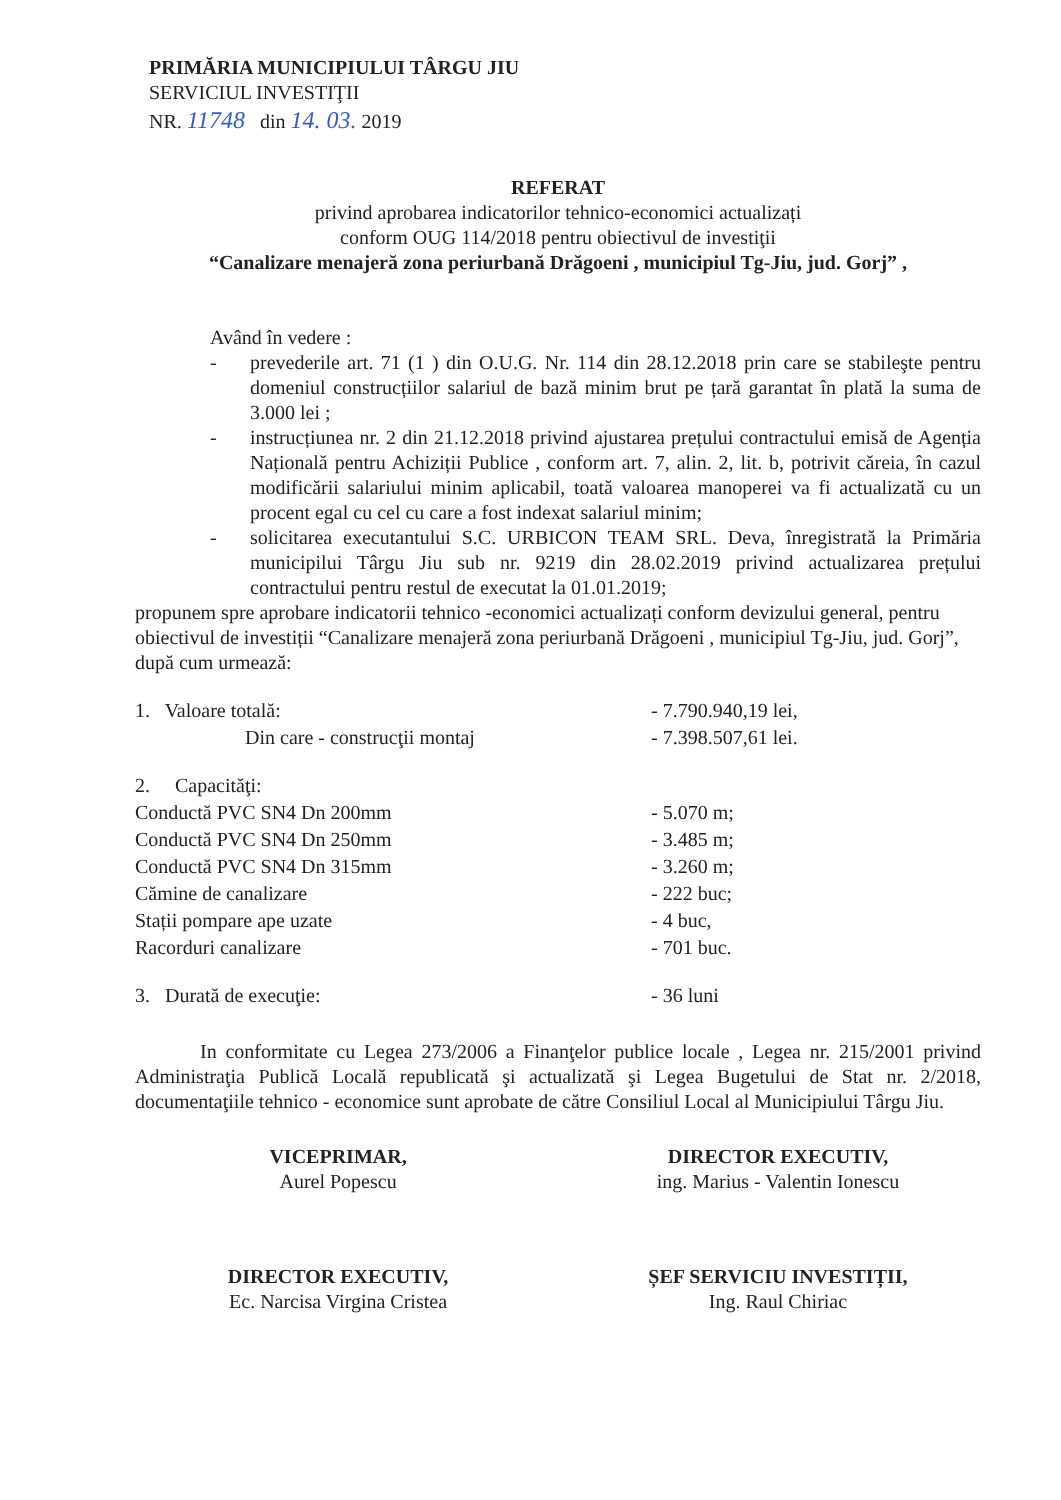PRIMĂRIA MUNICIPIULUI TÂRGU JIU
SERVICIUL INVESTIŢII
NR. 11748 din 14. 03. 2019
REFERAT
privind aprobarea indicatorilor tehnico-economici actualizați
conform OUG 114/2018 pentru obiectivul de investiţii
“Canalizare menajeră zona periurbană Drăgoeni , municipiul Tg-Jiu, jud. Gorj” ,
Având în vedere :
- prevederile art. 71 (1 ) din O.U.G. Nr. 114 din 28.12.2018 prin care se stabileşte pentru domeniul construcțiilor salariul de bază minim brut pe țară garantat în plată la suma de 3.000 lei ;
- instrucțiunea nr. 2 din 21.12.2018 privind ajustarea prețului contractului emisă de Agenția Națională pentru Achiziții Publice , conform art. 7, alin. 2, lit. b, potrivit căreia, în cazul modificării salariului minim aplicabil, toată valoarea manoperei va fi actualizată cu un procent egal cu cel cu care a fost indexat salariul minim;
- solicitarea executantului S.C. URBICON TEAM SRL. Deva, înregistrată la Primăria municipilui Târgu Jiu sub nr. 9219 din 28.02.2019 privind actualizarea prețului contractului pentru restul de executat la 01.01.2019;
propunem spre aprobare indicatorii tehnico -economici actualizați conform devizului general, pentru obiectivul de investiții “Canalizare menajeră zona periurbană Drăgoeni , municipiul Tg-Jiu, jud. Gorj”, după cum urmează:
| 1. Valoare totală: | - 7.790.940,19 lei, |
| Din care - construcţii montaj | - 7.398.507,61 lei. |
| 2. Capacităţi: | |
| Conductă PVC SN4 Dn 200mm | - 5.070 m; |
| Conductă PVC SN4 Dn 250mm | - 3.485 m; |
| Conductă PVC SN4 Dn 315mm | - 3.260 m; |
| Cămine de canalizare | - 222 buc; |
| Stații pompare ape uzate | - 4 buc, |
| Racorduri canalizare | - 701 buc. |
| 3. Durată de execuţie: | - 36 luni |
In conformitate cu Legea 273/2006 a Finanţelor publice locale , Legea nr. 215/2001 privind Administraţia Publică Locală republicată şi actualizată şi Legea Bugetului de Stat nr. 2/2018, documentaţiile tehnico - economice sunt aprobate de către Consiliul Local al Municipiului Târgu Jiu.
VICEPRIMAR,
Aurel Popescu
DIRECTOR EXECUTIV,
ing. Marius - Valentin Ionescu
DIRECTOR EXECUTIV,
Ec. Narcisa Virgina Cristea
ȘEF SERVICIU INVESTIȚII,
Ing. Raul Chiriac